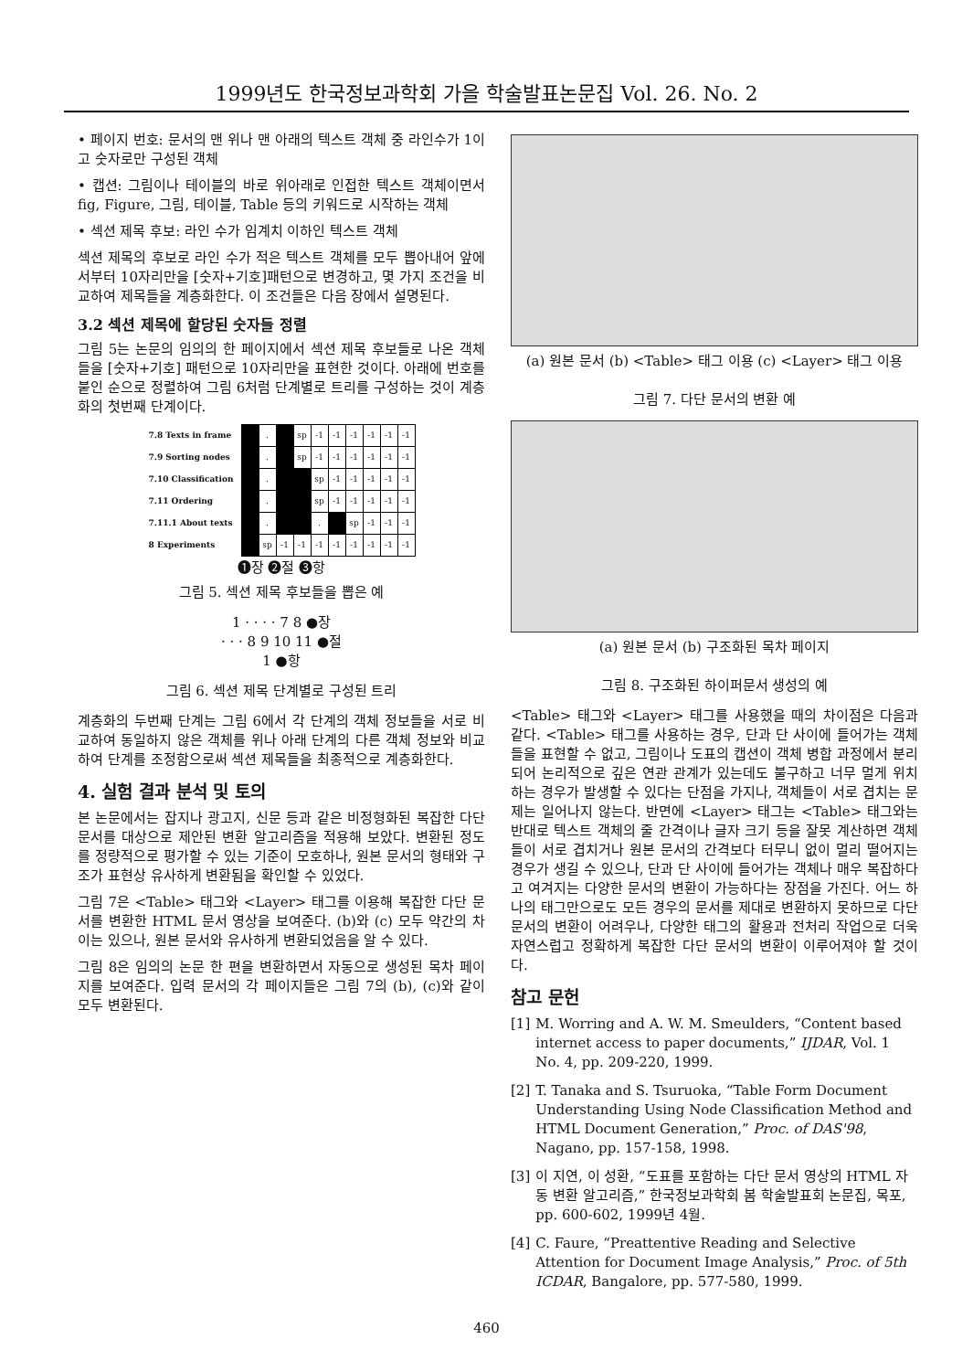1999년도 한국정보과학회 가을 학술발표논문집 Vol. 26. No. 2
• 페이지 번호: 문서의 맨 위나 맨 아래의 텍스트 객체 중 라인수가 1이고 숫자로만 구성된 객체
• 캡션: 그림이나 테이블의 바로 위아래로 인접한 텍스트 객체이면서 fig, Figure, 그림, 테이블, Table 등의 키워드로 시작하는 객체
• 섹션 제목 후보: 라인 수가 임계치 이하인 텍스트 객체
섹션 제목의 후보로 라인 수가 적은 텍스트 객체를 모두 뽑아내어 앞에서부터 10자리만을 [숫자+기호]패턴으로 변경하고, 몇 가지 조건을 비교하여 제목들을 계층화한다. 이 조건들은 다음 장에서 설명된다.
3.2 섹션 제목에 할당된 숫자들 정렬
그림 5는 논문의 임의의 한 페이지에서 섹션 제목 후보들로 나온 객체들을 [숫자+기호] 패턴으로 10자리만을 표현한 것이다. 아래에 번호를 붙인 순으로 정렬하여 그림 6처럼 단계별로 트리를 구성하는 것이 계층화의 첫번째 단계이다.
| 7.8 Texts in frame | | . | | sp | -1 | -1 | -1 | -1 | -1 | -1 |
| 7.9 Sorting nodes | | . | | sp | -1 | -1 | -1 | -1 | -1 | -1 |
| 7.10 Classification | | . | | | sp | -1 | -1 | -1 | -1 | -1 |
| 7.11 Ordering | | . | | | sp | -1 | -1 | -1 | -1 | -1 |
| 7.11.1 About texts | | . | | | . | | sp | -1 | -1 | -1 |
| 8 Experiments | | sp | -1 | -1 | -1 | -1 | -1 | -1 | -1 | -1 |
❶장 ❷절 ❸항
그림 5. 섹션 제목 후보들을 뽑은 예
1 · · · · 7 8 ●장
· · · 8 9 10 11 ●절
1 ●항
그림 6. 섹션 제목 단계별로 구성된 트리
계층화의 두번째 단계는 그림 6에서 각 단계의 객체 정보들을 서로 비교하여 동일하지 않은 객체를 위나 아래 단계의 다른 객체 정보와 비교하여 단계를 조정함으로써 섹션 제목들을 최종적으로 계층화한다.
4. 실험 결과 분석 및 토의
본 논문에서는 잡지나 광고지, 신문 등과 같은 비정형화된 복잡한 다단 문서를 대상으로 제안된 변환 알고리즘을 적용해 보았다. 변환된 정도를 정량적으로 평가할 수 있는 기준이 모호하나, 원본 문서의 형태와 구조가 표현상 유사하게 변환됨을 확인할 수 있었다.
그림 7은 <Table> 태그와 <Layer> 태그를 이용해 복잡한 다단 문서를 변환한 HTML 문서 영상을 보여준다. (b)와 (c) 모두 약간의 차이는 있으나, 원본 문서와 유사하게 변환되었음을 알 수 있다.
그림 8은 임의의 논문 한 편을 변환하면서 자동으로 생성된 목차 페이지를 보여준다. 입력 문서의 각 페이지들은 그림 7의 (b), (c)와 같이 모두 변환된다.
(a) 원본 문서 (b) <Table> 태그 이용 (c) <Layer> 태그 이용
그림 7. 다단 문서의 변환 예
(a) 원본 문서 (b) 구조화된 목차 페이지
그림 8. 구조화된 하이퍼문서 생성의 예
<Table> 태그와 <Layer> 태그를 사용했을 때의 차이점은 다음과 같다. <Table> 태그를 사용하는 경우, 단과 단 사이에 들어가는 객체들을 표현할 수 없고, 그림이나 도표의 캡션이 객체 병합 과정에서 분리되어 논리적으로 깊은 연관 관계가 있는데도 불구하고 너무 멀게 위치하는 경우가 발생할 수 있다는 단점을 가지나, 객체들이 서로 겹치는 문제는 일어나지 않는다. 반면에 <Layer> 태그는 <Table> 태그와는 반대로 텍스트 객체의 줄 간격이나 글자 크기 등을 잘못 계산하면 객체들이 서로 겹치거나 원본 문서의 간격보다 터무니 없이 멀리 떨어지는 경우가 생길 수 있으나, 단과 단 사이에 들어가는 객체나 매우 복잡하다고 여겨지는 다양한 문서의 변환이 가능하다는 장점을 가진다. 어느 하나의 태그만으로도 모든 경우의 문서를 제대로 변환하지 못하므로 다단 문서의 변환이 어려우나, 다양한 태그의 활용과 전처리 작업으로 더욱 자연스럽고 정확하게 복잡한 다단 문서의 변환이 이루어져야 할 것이다.
참고 문헌
[1] M. Worring and A. W. M. Smeulders, “Content based internet access to paper documents,” IJDAR, Vol. 1 No. 4, pp. 209-220, 1999.
[2] T. Tanaka and S. Tsuruoka, “Table Form Document Understanding Using Node Classification Method and HTML Document Generation,” Proc. of DAS'98, Nagano, pp. 157-158, 1998.
[3] 이 지연, 이 성환, “도표를 포함하는 다단 문서 영상의 HTML 자동 변환 알고리즘,” 한국정보과학회 봄 학술발표회 논문집, 목포, pp. 600-602, 1999년 4월.
[4] C. Faure, “Preattentive Reading and Selective Attention for Document Image Analysis,” Proc. of 5th ICDAR, Bangalore, pp. 577-580, 1999.
460